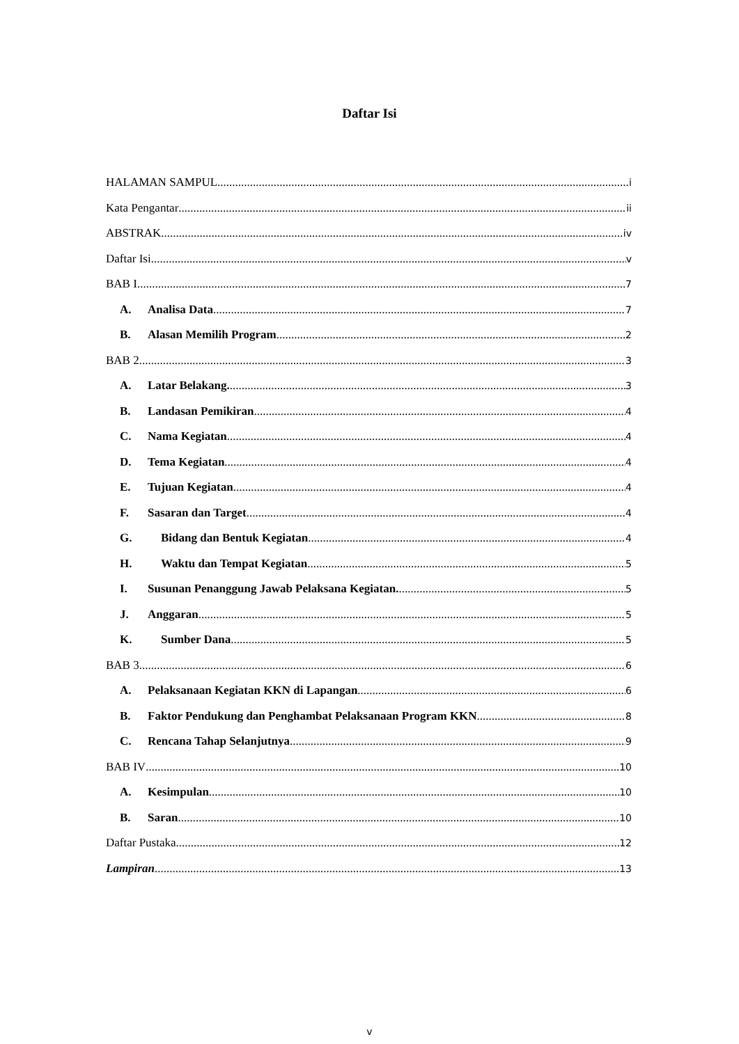Daftar Isi
HALAMAN SAMPUL i
Kata Pengantar ii
ABSTRAK iv
Daftar Isi v
BAB I 7
A. Analisa Data 7
B. Alasan Memilih Program 2
BAB 2 3
A. Latar Belakang. 3
B. Landasan Pemikiran 4
C. Nama Kegiatan 4
D. Tema Kegiatan 4
E. Tujuan Kegiatan 4
F. Sasaran dan Target 4
G. Bidang dan Bentuk Kegiatan 4
H. Waktu dan Tempat Kegiatan 5
I. Susunan Penanggung Jawab Pelaksana Kegiatan. 5
J. Anggaran 5
K. Sumber Dana 5
BAB 3 6
A. Pelaksanaan Kegiatan KKN di Lapangan 6
B. Faktor Pendukung dan Penghambat Pelaksanaan Program KKN 8
C. Rencana Tahap Selanjutnya 9
BAB IV 10
A. Kesimpulan 10
B. Saran 10
Daftar Pustaka 12
Lampiran 13
v